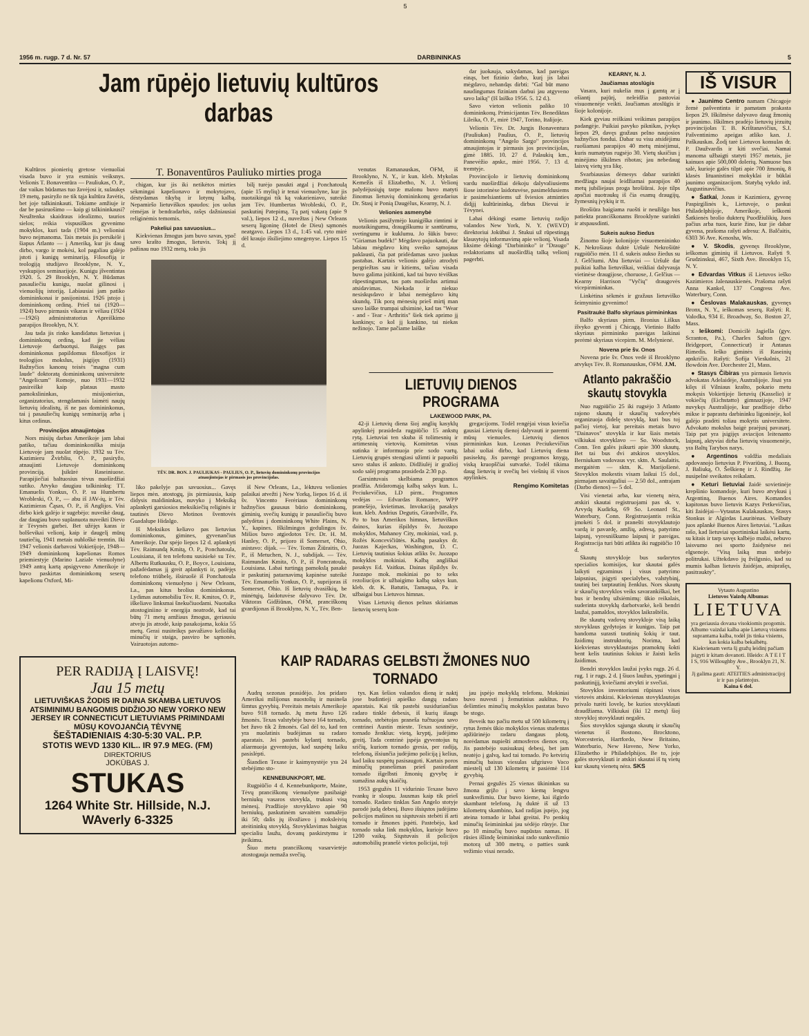5
1956 m. rugp. 7 d. Nr. 57 DARBININKAS 5
Jam rūpėjo lietuvių kultūros darbas
Kultūros pionierių gretose vienuoliai visada buvo ir yra esminis veiksnys. Velionis T. Bonaventūra — Pauliukas, O. P., dar vaikas būdamas tuo žavėjosi ir, sulaukęs 19 metų, pasiryžo ne tik tąja kultūra žavėtis, bet joje talkininkauti. Tokiame amžiuje ir dar be pasiruošimo — kaip gi talkininkausi? Neužtenka skaidraus idealizmo, taurios sielos; reikia vispusiškos gyvenimo mokyklos, kuri tada (1904 m.) velioniui buvo neįmanoma. Tais metais jis persikėlė į šiapus Atlanto — į Ameriką, kur jis daug dirbo, vargo ir mokėsi, kol pagaliau galėjo įstoti į kunigų seminariją. Filosofiją ir teologiją studijavo Brooklyne, N. Y., vyskupijos seminarijoje. Kunigu įšventintas 1920. 5. 29 Brooklyn, N. Y. Būdamas pasauliečiu kunigu, nuolat gilinosi į vienuolijų istoriją. Labiausiai jam patiko domininkonai ir pasijonistai. 1926 įstojo į domininkonų ordiną. Prieš tai (1920—1924) buvo pirmasis vikaras ir vėliau (1924—1926) administratorius Apreiškimo parapijos Brooklyn, N.Y.
Jau tada jis rinko kandidatus lietuvius į domininkonų ordiną, kad jie vėliau Lietuvoje darbuotųsi. Baigęs pas domininkonus papildomus filosofijos ir teologijos mokslus, įsigijęs (1931) Bažnyčios kanonų teisės "magna cum laude" doktoratą domininkonų universitete "Angelicum" Romoje, nuo 1931—1932 pasireiškė kaip plataus masto pamokslininkas, misijonierius, organizatorius, stengdamasis laimėti naujų lietuvių idealistų, iš ne pas domininkonus, tai į pasauliečių kunigų seminariją arba į kitus ordinus.
Provincijos atnaujintojas
Nors misijų darbas Amerikoje jam labai patiko, tačiau domininkoniška misija Lietuvoje jam nuolat rūpėjo. 1932 su Tėv. Kazimieru Žvirbliu, O. P., pasiryžo, atnaujinti Lietuvoje domininkonų provinciją. Įsikūrė Raseiniuose. Parapijiečiai baltuosius tėvus nuoširdžiai sutiko. Atvyko daugiau talkininkų: TT. Emanuelis Yonkus, O. P. su Humbertu Wrobleski, O. P., — abu iš JAV-ių, ir Tėv. Kazimieras Čąsas, O. P., iš Anglijos. Visi dirbo kiek galėjo ir sugebėjo: nuveikė daug, dar daugiau buvo suplanuota nuveikti Dievo ir Tėvynės garbei. Bet užėjęs karas ir bolševikai velionį, kaip ir daugelį mūsų tautiečių, 1941 metais nubloškė tremtin. Iki 1947 velionis darbavosi Vokietijoje, 1948—1949 domininkonų kapelionas Romos priemiestyje (Marino Laziale vienuolyne) 1949 antrą kartą apsigyveno Amerikoje ir buvo paskirtas domininkonų seserų kapelionu Oxford, Mi-
T. Bonaventūros Pauliuko mirties proga
chigan, kur jis iki netikėtos mirties sėkmingai kapelionavo ir mokytojavo, dėstydamas tikybą ir lotynų kalbą. Nepamiršo lietuviškos spaudos: jos uolus rėmėjas ir bendradarbis, rašęs dažniausiai religinėmis temomis.
Pakeliui pas savuosius...
Kiekvienas žmogus jam buvo savas, ypač savo krašto žmogus, lietuvis. Tokį jį pažinau nuo 1932 metų, toks jis
bilį turėjo pasukti atgal į Ponchatoulą (apie 15 mylių) ir tenai vienuolyne, kur jis nuotaikingai tik ką vakarieniavo, suteikė jam Tėv. Humbertas Wrobleski, O. P., paskutinį Patepimą. Tą patį vakarą (apie 9 val.), liepos 12 d., nuvežtas į New Orleans seserų ligoninę (Hotel de Dieu) sąmonės neatgavo. Liepos 13 d., 1:45 val. ryto mirė dėl kraujo išsiliejimo smegenyse. Liepos 15 d.
TĖV. DR. BON. J. PAULIUKAS - PAULIUS, O. P., lietuvių domininkonų provincijos atnaujintojas ir pirmasis jos provincijolas.
liko pakelyje pas savuosius... Gavęs liepos mėn. atostogų, jis pirmiausia, kaip didysis maldininkas, nuvyko į Meksiką aplankyti garsiosios meksikiečių religinės ir tautinės Dievo Motinos šventovės Guadalupe Hidalgo.
Iš Meksikos keliavo pas lietuvius domininkonus, gimines, gyvenančius Amerikoje. Dar spėjo liepos 12 d. aplankyti Tėv. Raimundą Kmitą, O. P., Ponchatoula, Louisiana, iš ten telefonu susisiekė su Tėv. Albertu Rutkausku, O. P., Boyce, Louisiana, pažadėdamas jį greit aplankyti ir, padėjęs telefono triūbelę, išsiruošė iš Ponchatoula domininkonų vienuolyno į New Orleans, La., pas kitus brolius domininkonus. Lydimas automobiliu Tėv. R. Kmitos, O. P., iškeliavo linksmai šnekučiuodami. Nuotaika atostoginiino ir energija neatrodė, kad tai būtų 71 metų amžiaus žmogus, geriausiu atveju jis atrodė, kaip pasakojama, kokia 55 metų. Gerai nusiteikęs pavažiavo kelioliką minučių ir staiga, pasviro be sąmonės. Vairuotojas automo-
iš New Orleans, La., lėktuvu velionies palaikai atvežti į New Yorką, liepos 16 d. iš šv. Vincento Ferėriaus domininkonų bažnyčios gausaus būrio domininkonų, giminių, svečių kunigų ir pasauliečių buvo palydėtas į domininkonų White Plains, N. Y., kapines. Iškilmingos gedulingos šv. Mišios buvo atgiedotos Tėv. Dr. H. M. Hanley, O. P., prijoro iš Somerset, Ohio, asistavo: dijak. — Tėv. Tomas Žiūraitis, O. P., iš Metuchen, N. J., subdijak. — Tėv. Raimundas Kmita, O. P., iš Poncratoula, Louisiana. Labai turtingą pamokslą pasakė ir paskutinį patarnavimą kapinėse suteikė Tėv. Emanuelis Yonkus, O. P., suprijoras iš Somerset, Ohio. Iš lietuvių dvasiškių, be minėtųjų, laidotuvėse dalyvavo Tėv. Dr. Viktoras Gidžiūnas, OFM, pranciškonų gvardijonas iš Brooklyno, N. Y., Tėv. Ben-
venutas Ramanauskas, OFM, iš Brooklyno, N. Y., ir kun. kleb. Mykolas Kemežis iš Elizabetho, N. J. Velionį palydėjusiųjų tarpe malonu buvo matyti žinomus lietuvių domininkonų geradarius Dr. Stasį ir Ponią Daugėlus, Kearny, N. J.
Velionies asmenybė
Velionis pasižymėjo kunigiška rimtimi ir nuotaikingumu, draugiškumu ir santūrumu, svetingumu ir kuklumu. Jo šūkis buvo: "Giriamas budėk!" Mėgdavo pajuokauti, dar labiau mėgdavo kitų sveiko sąmojaus paklausti, čia pat pridėdamas savo juokus pastabas. Kartais velionis galėjo atrodyti pergriežtas sau ir kitiems, tačiau visada buvo galima įsitikinti, kad tai buvo tėviškas rūpestingumas, tas pats nuoširdus artimui atsidavimas. Niekada ir niekuo nesiskųsdavo ir labai nemėgdavo kitų skundų. Tik porą mėnesių prieš mirtį man savo laiške trumpai užsiminė, kad tas "Wear - and - Tear - Arthritis" šiek tiek aprimo jį kankinęs; o kol jį kankino, tai niekas nežinojo. Tame pačiame laiške
dar juokauja, sakydamas, kad pareigas einąs, bet fizinio darbo, kurį jis labai mėgdavo, nebandąs dirbti: "Gal būt mano naudingumas fiziniam darbui jau atgyveno savo laiką" (Iš laiško 1956. 5. 12 d.).
Savo vieton velionis paliko 10 domininkonų. Primicijantas Tėv. Benediktas Lileika, O. P., mirė 1947, Torino, Italijoje.
Velionis Tėv. Dr. Jurgis Bonaventura (Pauliukas) Paulius, O. P., lietuvių domininkonų "Angelo Sargo" provincijos atnaujintojas ir pirmasis jos provincijolas, gimė 1885. 10. 27 d. Palaukių km., Panevėžio apskr., mirė 1956. 7. 13 d. tremtyje.
Provincijolo ir lietuvių domininkonų vardu nuoširdžiai dėkoju dalyvaliusiems šiose istorinėse laidotuvėse, pasimeldusiems ir pasimelsiantiems už šviesios atminties didįjį kultūrininką, dirbus Dievui ir Tėvynei.
Labai dėkingi esame lietuvių radijo valandos New York, N. Y. (WEVD) direktoriui Jokūbui J. Stukui už rūpestingą klausytojų informavimą apie velionį. Visada liksime dėkingi "Darbininko" ir "Draugo" redaktoriams už nuoširdžią talką velionį pagerbti.
KEARNY, N. J.
Jaučiamas atoslūgis
Vasara, kuri nukelia mus į gamtą ar į ošiantį pajūrį, neleidžia pastoviai visuomenėje veikti. Jaučiamas atoslūgis ir šioje kolonijoje.
Kiek gyviau reiškiasi veikimas parapijos padangėje. Puikiai pavyko piknikas, įvykęs liepos 29, davęs gražaus pelno naujosios bažnyčios fondui. Dabar su visu atsidėjimu ruošiamasi parapijos 40 metų minėjimui, kuris numatytas rugsėjo 30. Vietų skaičius į minėjimo iškilmes ribotas; jau nebedaug laisvų vietų yra likę.
Svarbiausias dėmesys dabar surinkti medžiaga naujai leidžiamai parapijos 40 metų jubiliejaus proga brošiūrai. Joje tilps apsčiai nuotraukų iš čia esamų draugijų, žymesnių įvykių ir tt.
Brošiūra baigiama ruošti ir neužilgo bus patiekta pranciškonams Brooklyne surinkti ir atspausdinti.
Sukeis aukso žiedus
Žinomo šioje kolonijoje visuomenininko K. Nekrošiaus duktė Uršulė Nekrošiūtė rugpiūčio mėn. 11 d. sukeis aukso žiedus su J. Gelčiumi. Abu lietuviai — Uršulė dar puikiai kalba lietuviškai, veikliai dalyvauja vietinėse draugijose, choruose, J. Gelčius — Kearny Harrison "Vyčių" draugovės vicepirmininkas.
Linkėtina sėkmės ir gražaus lietuviško šeimyninio gyvenimo!
Pasitraukė Balfo skyriaus pirmininkas
Balfo skyriaus pirm. Bronius Liškus išvyko gyventi į Chicagą. Vietinio Balfo skyriaus pirmininko pareigas laikinai perėmė skyriaus vicepirm. M. Melynienė.
Novena prie šv. Onos
Novena prie šv. Onos vedė iš Brooklyno atvykęs Tėv. B. Romanauskas, OFM. J.M.
IŠ VISUR
● Jaunimo Centro namam Chicagoje žemė pašventinta ir pamatam prakasta liepos 29. Iškilmėse dalyvavo daug žmonių ir jaunimo. Iškilmes pradėjo lietuvių jėzuitų provincijolas T. B. Krištanavičius, S.J. Pašventinimo apeigas atliko kan. J. Paškauskas. Žodį tarė Lietuvos konsulas dr. P. Daužvardis ir kiti svečiai. Namai manoma užbaigti statyti 1957 metais, jie kainuos apie 500,000 dolerių. Namuose bus salė, kurioje galės tilpti apie 700 žmonių, 8 klasės lituanistinei mokyklai ir būklai jaunimo organizacijom. Statybą vykdo inž. Augustinavičius.
● Šatkai, Jonas ir Kazimiera, gyvenę Paspirgilinės k., Lietuvoje, o paskui Philadelphijoje, Amerikoje, ieškomi Šatkienės brolio dukterų Puodžiulikių. Juos pačius arba tuos, kurie žino, kur jie dabar gyvena, prašoma rašyti adresu: A. Balčaitis, 6303 36 Ave. Kenosha, Wis.
● V. Skodis, gyvenęs Brooklyne, ieškomas giminių iš Lietuvos. Rašyti 9. Grudzinskui, 467, Sixth Ave. Brooklyn 15, N. Y.
● Edvardas Vitkus iš Lietuvos ieško Kazimieros Jalenauskienės. Prašoma rašyti Anna Kankel, 137 Congress Ave. Waterbury, Conn.
● Česlovas Malakauskas, gyvenęs Bronx, N. Y., ieškomas seserų. Rašyti: R. Valodka, 934 E. Broadway, So. Boston 27, Mass.
x Ieškomi: Domicilė Jagiella (gyv. Scranton, Pa.), Charles Salton (gyv. Bridgeport, Connecticut) ir Antanas Rimedis. Ieško giminės iš Raseinių apskričio. Rašyti: Sofija Vieskalnis, 21 Bowdoin Ave. Dorchester 21, Mass.
● Stasys Čibiras yra pirmasis lietuvis advokatas Adelaidėje, Australijoje. Jisai yra kilęs iš Vilniaus krašto, pokario metu mokęsis Vokietijoje lietuvių (Kasselio) ir vokiečių (Eichstatto) gimnazijoje, 1947 nuvykęs Australijoje, kur pradžioje dirbo mikse ir paprastu darbininku ligoninėje, kol galėjo pradėti toliau mokytis universitete. Advokato mokslus baigė praėjusį pavasarį. Taip pat yra įsigijęs aviacijos leitenanto laipsnį, aktyviai dirba lietuvių visuomenėje, yra Baltų Tarybos narys.
● Argentinos valdžia medaliais apdovanojo lietuvius P. Pivariūną, J. Buozą, J. Baliuką, O. Šeškienę ir J. Rindžių. Jie nusipelnė sveikatos reikalam.
● Keturi lietuviai žaidė sovietinėje krepšinio komandoje, kuri buvo atvykusi į Argentiną, Buenos Aires. Komandos kapitonas buvo lietuvis Kazys Petkevičius, kiti žaidėjai—Vytautas Kulakauskas, Stasys Stonkus ir Algirdas Lauritėnas. Viešbuty juos aplankė Buenos Aires lietuviai. "Laikas rašo, kad lietuviai sportininkai laikėsi kartu, su kitais ir tarp savęs kalbėjo mažai, nebuvo laisvumo nei sporto žaidynėse nei elgsenoje. "Visą laiką mus stebėjo politrukai. Užtekdavo jų žvilgsnio, kad su mumis kalbas lietuvis žaidėjas, atsiprašęs, pasitraukty".
Vytauto Augustino
Lietuvos Vaizdų Albumas
LIETUVA
yra geriausia dovana visokiomis progomis. Albumo vaizdai kalba apie Lietuvą visiems suprantama kalba, todėl jis tinka visiems, kas kokia kalba bekalbėtų.
Kiekvienam verta šį gražų leidinį pačiam įsigyti ir kitam dovanoti. Išleido: A T E I T I S, 916 Willoughby Ave., Brooklyn 21, N. Y.
Jį galima gauti: ATEITIES administracijoj ir ir pas platintojus.
Kaina 6 dol.
LIETUVIŲ DIENOS PROGRAMA
LAKEWOOD PARK, PA.
42-ji Lietuvių diena šioj anglių kasyklų apylinkėj prasideda rugpiūčio 15 ankstų rytą. Lietuviai ten skuba iš tolimesnių ir artimesnių vietovių. Komitetas visus sutinka ir informuoja prie sodo vartų. Lietuvių grupės stengiasi užimti ir papuošti savo stalus iš anksto. Didžiulėj ir gražioj sodo salėj programa prasideda 2:30 p.p.
Garsintuvais skelbiama programos pradžia. Atidaromąją kalbą sakys kun. L. Peciukevičius, LD pirm.. Programos vedėjas — Edvardas Romance, WPP pranešėjo, kvietimas. Invokaciją pasakys kun. kleb. Andrius Degutis, Girardville, Pa. Po to bus Amerikos himnas, lietuviškos dainos, kurias išpildys šv. Juozapo mokyklos, Mahanoy City, mokiniai, vad. p. Rožės Koncevičiūtės. Kalbą pasakys dr. Juozas Kajeckas, Washington, D. C. Lietuvių tautinius šokius atliks šv. Juozapo mokyklos mokiniai. Kalbą angliškai pasakys Ed. Vaitkus. Dainas išpildys šv. Juozapo mok. mokiniai po to seks rezoliucijos ir užbaigimo kalbą sakys kun. kleb. dr. K. Batutis, Tamaqua, Pa. ir užbaigai bus Lietuvos himnas.
Visas Lietuvių dienos pelnas skiriamas lietuvių seserų kon-
gregacijoms. Todėl rengėjai visus kviečia gausiai Lietuvių dienoj dalyvauti ir paremti mūsų vienuoles. Lietuvių dienos pirmininkas kun. Leonas Peciukevičius labai uoliai dirbo, kad Lietuvių diena pasisektų. Jis parengė programos knygą, viską kruopščiai sutvarkė. Todėl tikima daug lietuvių ir svečių bei viešnių iš visos apylinkės.
Rengimo Komitetas
Atlanto pakraščio skautų stovykla
Nuo rugpiūčio 25 iki rugsėjo 3 Atlanto rajono skautų ir skaučių vadovybės organizuoja didelę stovyklą, kuri bus toj pačioj vietoj, kur pereitais metais buvo "Dainavos" stovykla ir kur šiais metais vilkiukai stovyklavo — So. Woodstock, Conn. Ten galės įsikurti apie 300 skautų. Bet tai bus dvi atskiros stovyklos. Berniukam vadovaus vyr. sktn. A. Saulaitis. mergaitėm — sktn. K. Marijošienė. Stovyklos mokestis visam laikui 15 dol., pirmajam savaitgaliui — 2.50 dol., antrajam (Darbo dienos) — 5 dol.
Visi vienetai arba, kur vienetų nėra, atskiri skautai registruojami pas sk. v. Arvydą Kudirką, 69 So. Leonard St., Waterbury, Conn. Registruojantis reikia įmokėti 5 dol. ir pranešti stovyklautojo vardą ir pavardę, amžių, adresą, patyrimo laipsnį, vyresniškumo laipsnį ir pareigas. Registracija turi būti atlikta iki rugpiūčio 10 d.
Skautų stovykloje bus sudarytos specialios komisijos, kur skautai galės laikyti egzaminus į visus patyrimo laipsnius, įsigyti specialybes, valstybinį, tautinį bei tarptautinį ženklus. Nors skautų ir skaučių stovyklos veiks savarankiškai, bet bus ir bendrų užsiėmimų: ūkio reikalais, suderinta stovyklų darbotvarkė, keli bendri laužai, pamaldos, stovyklos laikraštėlis.
Be skautų vadovų stovykloje visą laiką stovyklaus gydytojas ir kunigas. Taip pat bandoma surasti tautinių šokių ir taut. žaidimų instruktorių. Norima, kad kiekvienas stovyklautojas pramoktų šokti bent kelis tautinius šokius ir žaisti kelis žaidimus.
Bendri stovyklos laužai įvyks rugp. 26 d. rug. 1 ir rugs. 2 d. Į šiuos laužus, ypatingai į paskutinįjį, kviečiami atvykti ir svečiai.
Stovyklos inventoriumi rūpinasi visos vietovės atskirai. Kiekvienas stovyklautojas privalo turėti lovelę, be kurios stovyklauti draudžiama. Vilkiukai (iki 12 metų) šioj stovykloj stovyklauti negalės.
Šios stovyklos sąjunga skautų ir skaučių vienetus iš Bostono, Brocktono, Worcesterio, Hartfordo, New Britaino, Waterburio, New Haveno, New Yorko, Elizabetho ir Philadelphijos. Be to, joje galės stovyklauti ir atskiri skautai iš tų vietų kur skautų vienetų nėra. SKS
KAIP RADARAS GELBSTI ŽMONES NUO TORNADO
Audrų sezonas prasidėjo. Jos pridaro Amerikai milijonus nuostolių ir nusineša šimtus gyvybių. Pereitais metais Amerikoje buvo 918 tornado. Jų metu žuvo 126 žmonės. Texas valstybėje buvo 164 tornado, bet žuvo tik 2 žmonės. Gal dėl to, kad ten yra nuolatinis budėjimas su radaro aparatais. Jei pastebi kylantį tornado, aliarmuoja gyventojus, kad suspėtų laiku pasislėpti.
Šiandien Texase ir kaimynystėje yra 24 stebėjimo sto-
KENNEBUNKPORT, ME.
Rugpiūčio 4 d. Kennebunkporte, Maine, Tėvų pranciškonų vienuolyne pasibaigė berniukų vasaros stovykla, trukusi visą mėnesį. Pradžioje stovyklavo apie 90 berniukų, paskutinėm savaitėm sumažėjo iki 50; dalis jų išvažiavo į moksleivių ateitininkų stovyklą. Stovyklavimas baigtas specialiu laužu, dovanų paskirstymu ir įteikimu.
Šiuo metu pranciškonų vasarvietėje atostogauja nemaža svečių.
tys. Kas šešios valandos dieną ir naktį jose budintieji apieško dangų radaro aparatais. Kai tik pastebi susiduriančius radaro tinkle debesis, iš kurių išaugs tornado, stebėtojas praneša tuč­tuojau savo centrinei Austin mieste. Texas sostinėje, tornado ženklus: vietą, kryptį, judėjimo greitį. Tada centrinė įspėja gyventojus tų sričių, kuriom tornado gresia, per radiją, telefoną, išsiunčia judėjimo policiją į kelius, kad laiku suspėtų pasisaugoti. Kartais poros minučių pranešimas prieš pasirodant tornado išgelbsti žmonių gyvybę ir sumažina aukų skaičių.
1953 gegužės 11 vidurinio Texase buvo tvankų ir sloupu. Jausmas kaip tik prieš tornado. Radaro tinklas San Angelo stotyje parodė judą debesį. Buvo išsiųstos judėjimo policijos mašinos su siųstuvais stebėti iš arti tornado ir žmones įspėti. Pastebėjo, kad tornado suka link mokyklos, kurioje buvo 1200 vaikų. Siųstuvais iš policijos automobilių pranešė vietos policijai, toji
jau įspėjo mokyklą telefonu. Mokiniai buvo nuvesti į žemutinius aukštus. Po dešimties minučių mokyklos pastatas buvo be stogo.
Beveik tuo pačiu metu už 500 kilometrų į rytus žemės ūkio mokyklos vienas studentas apžiūrinėjo radaru dangaus plotą, norėdamas nupiešti atmosferos dienos orą. Jis pastebėjo susisukusį debesį, bet jam neatėjo į galvą, kad tai tornado. Po ketvirių minučių baisus viesulas užgriuvo Vaco miestelį už 130 kilometrų ir pasiėmė 114 gyvybių.
Pernai gegužės 25 vienas ūkininkas su žmona grįžo į savo kiemą lengvu sunkvežimiu. Dar buvo kieme, kai išgirdo skambant telefoną. Jų duktė iš už 13 kilometrų skambino, kad radijas įspėjo, jog ateina tornado ir labai greitai. Po penkių minučių šeimininkai jau sėdėjo rūsyje. Dar po 10 minučių buvo nupūstas namas. Iš rūsies išlindę šeimininkai rado sunkvežimio motorą už 300 metrų, o patties sunk vežimio visai nerado.
PER RADIJĄ Į LAISVĘ!
Jau 15 metų
LIETUVIŠKAS ŽODIS IR DAINA SKAMBA LIETUVOS ATSIMINIMU BANGOMIS DIDŽIOJO NEW YORKO NEW JERSEY IR CONNECTICUT LIETUVIAMS PRIMINDAMI MŪSŲ KOVOJANČIĄ TĖVYNĘ
ŠEŠTADIENIAIS 4:30-5:30 VAL. P.P.
STOTIS WEVD 1330 KIL.. IR 97.9 MEG. (FM)
DIREKTORIUS
JOKŪBAS J.
STUKAS
1264 White Str. Hillside, N.J.
WAverly 6-3325